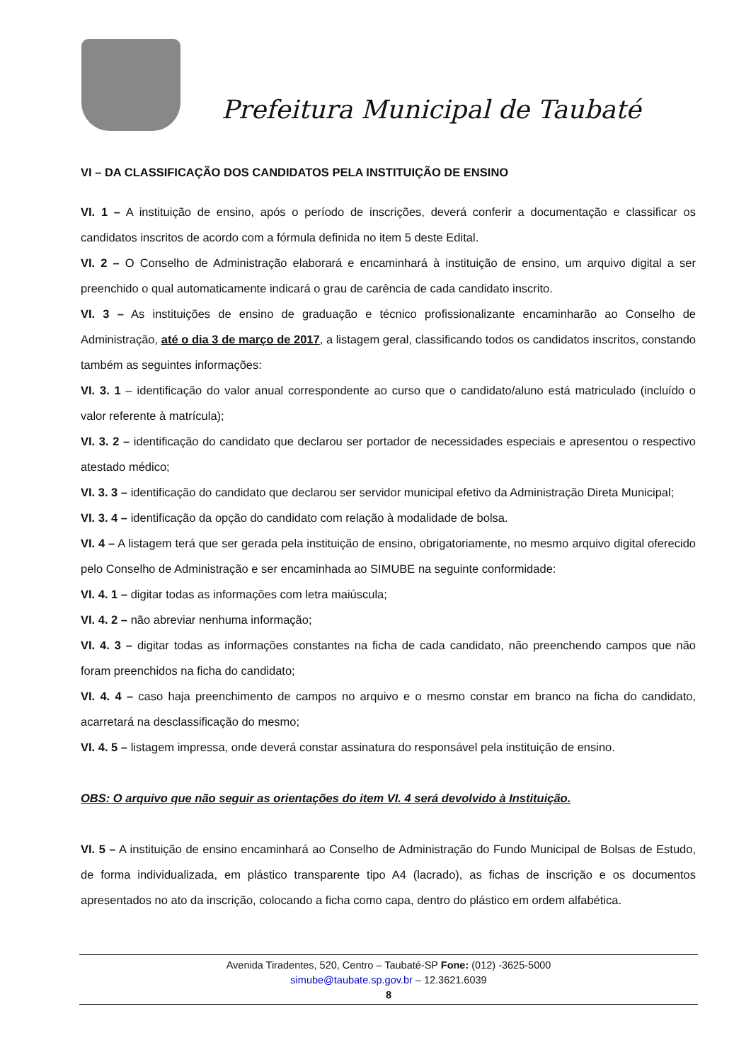Prefeitura Municipal de Taubaté
VI – DA CLASSIFICAÇÃO DOS CANDIDATOS PELA INSTITUIÇÃO DE ENSINO
VI. 1 – A instituição de ensino, após o período de inscrições, deverá conferir a documentação e classificar os candidatos inscritos de acordo com a fórmula definida no item 5 deste Edital.
VI. 2 – O Conselho de Administração elaborará e encaminhará à instituição de ensino, um arquivo digital a ser preenchido o qual automaticamente indicará o grau de carência de cada candidato inscrito.
VI. 3 – As instituições de ensino de graduação e técnico profissionalizante encaminharão ao Conselho de Administração, até o dia 3 de março de 2017, a listagem geral, classificando todos os candidatos inscritos, constando também as seguintes informações:
VI. 3. 1 – identificação do valor anual correspondente ao curso que o candidato/aluno está matriculado (incluído o valor referente à matrícula);
VI. 3. 2 – identificação do candidato que declarou ser portador de necessidades especiais e apresentou o respectivo atestado médico;
VI. 3. 3 – identificação do candidato que declarou ser servidor municipal efetivo da Administração Direta Municipal;
VI. 3. 4 – identificação da opção do candidato com relação à modalidade de bolsa.
VI. 4 – A listagem terá que ser gerada pela instituição de ensino, obrigatoriamente, no mesmo arquivo digital oferecido pelo Conselho de Administração e ser encaminhada ao SIMUBE na seguinte conformidade:
VI. 4. 1 – digitar todas as informações com letra maiúscula;
VI. 4. 2 – não abreviar nenhuma informação;
VI. 4. 3 – digitar todas as informações constantes na ficha de cada candidato, não preenchendo campos que não foram preenchidos na ficha do candidato;
VI. 4. 4 – caso haja preenchimento de campos no arquivo e o mesmo constar em branco na ficha do candidato, acarretará na desclassificação do mesmo;
VI. 4. 5 – listagem impressa, onde deverá constar assinatura do responsável pela instituição de ensino.
OBS: O arquivo que não seguir as orientações do item VI. 4 será devolvido à Instituição.
VI. 5 – A instituição de ensino encaminhará ao Conselho de Administração do Fundo Municipal de Bolsas de Estudo, de forma individualizada, em plástico transparente tipo A4 (lacrado), as fichas de inscrição e os documentos apresentados no ato da inscrição, colocando a ficha como capa, dentro do plástico em ordem alfabética.
Avenida Tiradentes, 520, Centro – Taubaté-SP Fone: (012) -3625-5000
simube@taubate.sp.gov.br – 12.3621.6039
8